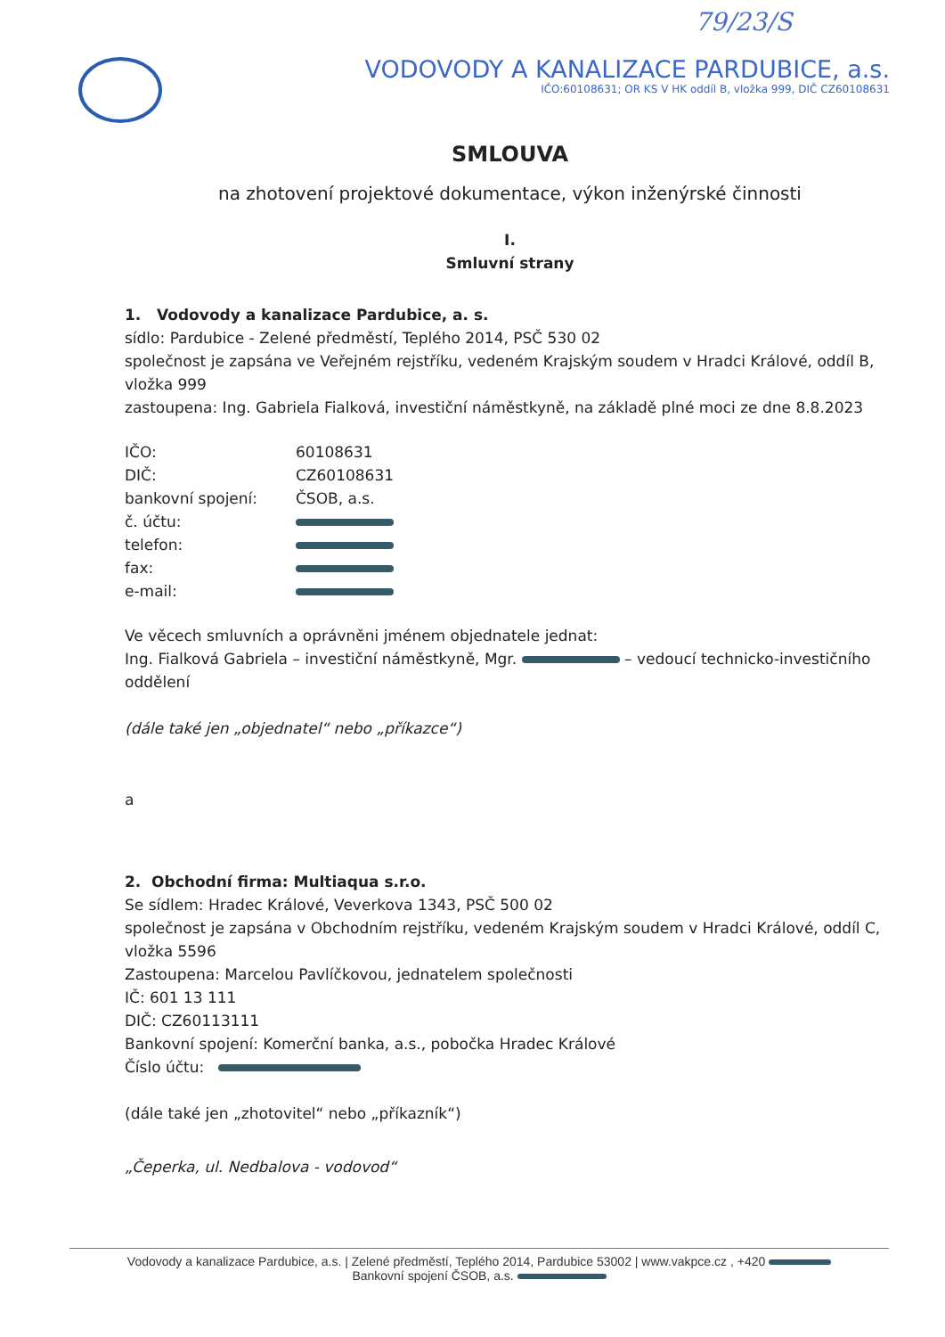79/23/S
VODOVODY A KANALIZACE PARDUBICE, a.s.
IČO:60108631; OR KS V HK oddíl B, vložka 999, DIČ CZ60108631
SMLOUVA
na zhotovení projektové dokumentace, výkon inženýrské činnosti
I.
Smluvní strany
1. Vodovody a kanalizace Pardubice, a. s.
sídlo: Pardubice - Zelené předměstí, Teplého 2014, PSČ 530 02
společnost je zapsána ve Veřejném rejstříku, vedeném Krajským soudem v Hradci Králové, oddíl B, vložka 999
zastoupena: Ing. Gabriela Fialková, investiční náměstkyně, na základě plné moci ze dne 8.8.2023
| IČO: | 60108631 |
| DIČ: | CZ60108631 |
| bankovní spojení: | ČSOB, a.s. |
| č. účtu: | |
| telefon: | |
| fax: | |
| e-mail: | |
Ve věcech smluvních a oprávněni jménem objednatele jednat:
Ing. Fialková Gabriela – investiční náměstkyně, Mgr. – vedoucí technicko-investičního oddělení
(dále také jen „objednatel“ nebo „příkazce“)
a
2. Obchodní firma: Multiaqua s.r.o.
Se sídlem: Hradec Králové, Veverkova 1343, PSČ 500 02
společnost je zapsána v Obchodním rejstříku, vedeném Krajským soudem v Hradci Králové, oddíl C, vložka 5596
Zastoupena: Marcelou Pavlíčkovou, jednatelem společnosti
IČ: 601 13 111
DIČ: CZ60113111
Bankovní spojení: Komerční banka, a.s., pobočka Hradec Králové
Číslo účtu:
(dále také jen „zhotovitel“ nebo „příkazník“)
„Čeperka, ul. Nedbalova - vodovod“
Vodovody a kanalizace Pardubice, a.s. | Zelené předměstí, Teplého 2014, Pardubice 53002 | www.vakpce.cz , +420
Bankovní spojení ČSOB, a.s.